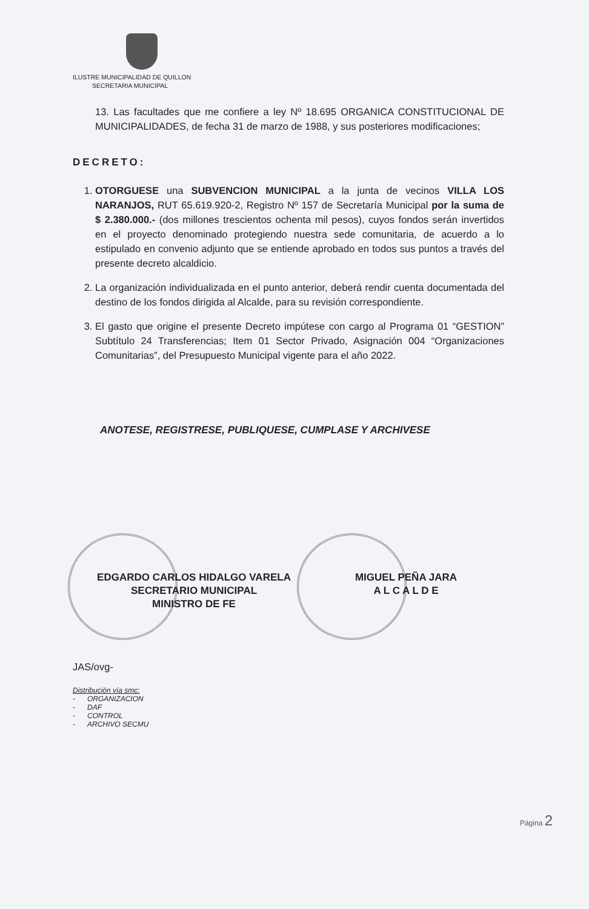ILUSTRE MUNICIPALIDAD DE QUILLON
SECRETARIA MUNICIPAL
13. Las facultades que me confiere a ley Nº 18.695 ORGANICA CONSTITUCIONAL DE MUNICIPALIDADES, de fecha 31 de marzo de 1988, y sus posteriores modificaciones;
DECRETO:
1. OTORGUESE una SUBVENCION MUNICIPAL a la junta de vecinos VILLA LOS NARANJOS, RUT 65.619.920-2, Registro Nº 157 de Secretaría Municipal por la suma de $ 2.380.000.- (dos millones trescientos ochenta mil pesos), cuyos fondos serán invertidos en el proyecto denominado protegiendo nuestra sede comunitaria, de acuerdo a lo estipulado en convenio adjunto que se entiende aprobado en todos sus puntos a través del presente decreto alcaldicio.
2. La organización individualizada en el punto anterior, deberá rendir cuenta documentada del destino de los fondos dirigida al Alcalde, para su revisión correspondiente.
3. El gasto que origine el presente Decreto impútese con cargo al Programa 01 “GESTION” Subtítulo 24 Transferencias; Item 01 Sector Privado, Asignación 004 “Organizaciones Comunitarias”, del Presupuesto Municipal vigente para el año 2022.
ANOTESE, REGISTRESE, PUBLIQUESE, CUMPLASE Y ARCHIVESE
EDGARDO CARLOS HIDALGO VARELA
SECRETARIO MUNICIPAL
MINISTRO DE FE
MIGUEL PEÑA JARA
A L C A L D E
JAS/ovg-
Distribución vía smc:
- ORGANIZACION
- DAF
- CONTROL
- ARCHIVO SECMU
Página 2